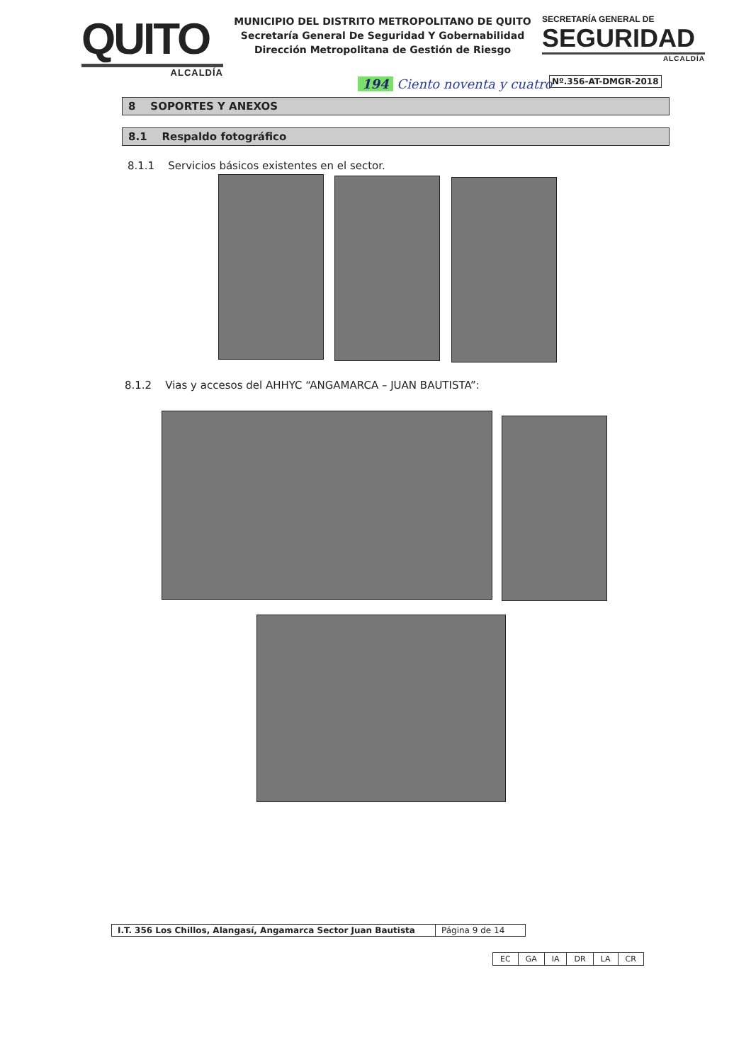QUITO
ALCALDÍA
MUNICIPIO DEL DISTRITO METROPOLITANO DE QUITO
Secretaría General De Seguridad Y Gobernabilidad
Dirección Metropolitana de Gestión de Riesgo
SECRETARÍA GENERAL DE
SEGURIDAD
ALCALDÍA
194 Ciento noventa y cuatro Nº.356-AT-DMGR-2018
8 SOPORTES Y ANEXOS
8.1 Respaldo fotográfico
8.1.1 Servicios básicos existentes en el sector.
8.1.2 Vias y accesos del AHHYC “ANGAMARCA – JUAN BAUTISTA”:
| I.T. 356 Los Chillos, Alangasí, Angamarca Sector Juan Bautista | Página 9 de 14 |
| EC | GA | IA | DR | LA | CR |